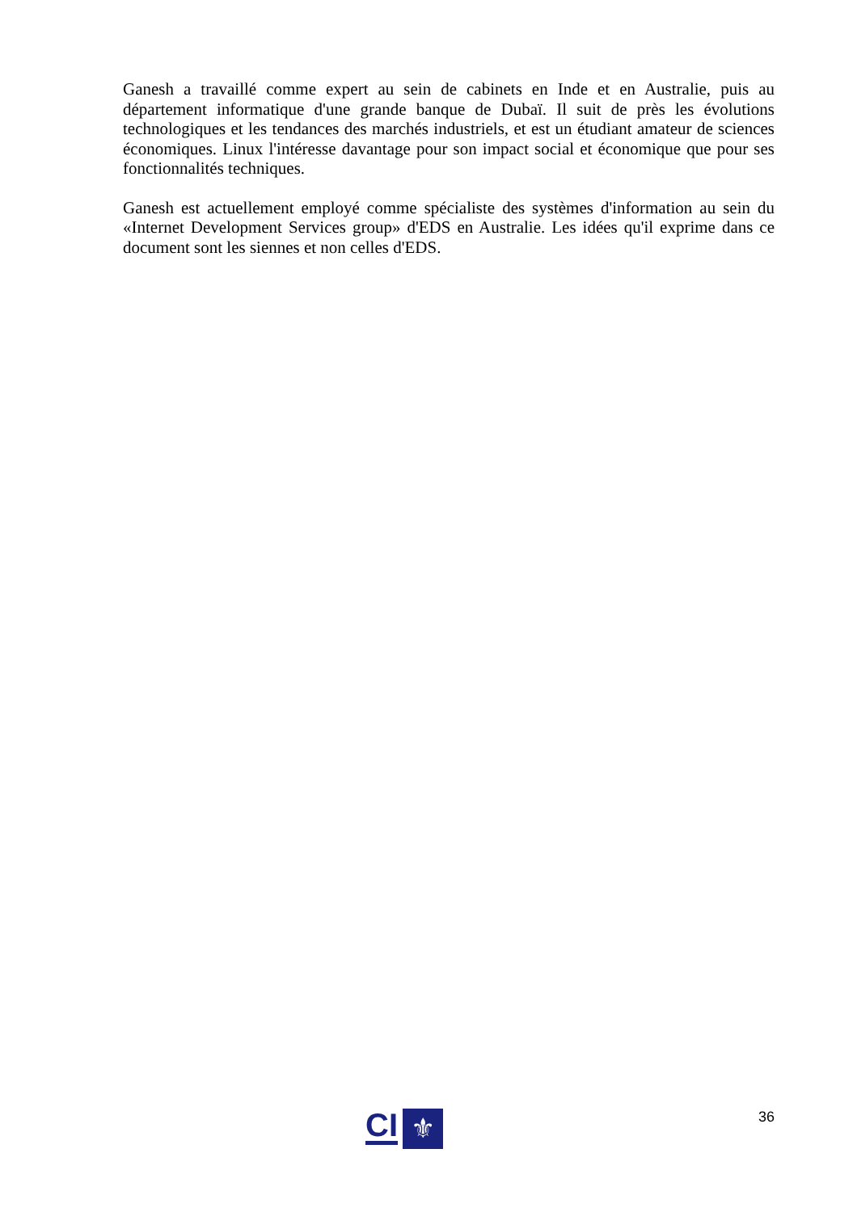Ganesh a travaillé comme expert au sein de cabinets en Inde et en Australie, puis au département informatique d'une grande banque de Dubaï. Il suit de près les évolutions technologiques et les tendances des marchés industriels, et est un étudiant amateur de sciences économiques. Linux l'intéresse davantage pour son impact social et économique que pour ses fonctionnalités techniques.
Ganesh est actuellement employé comme spécialiste des systèmes d'information au sein du «Internet Development Services group» d'EDS en Australie. Les idées qu'il exprime dans ce document sont les siennes et non celles d'EDS.
CI
⚜
36